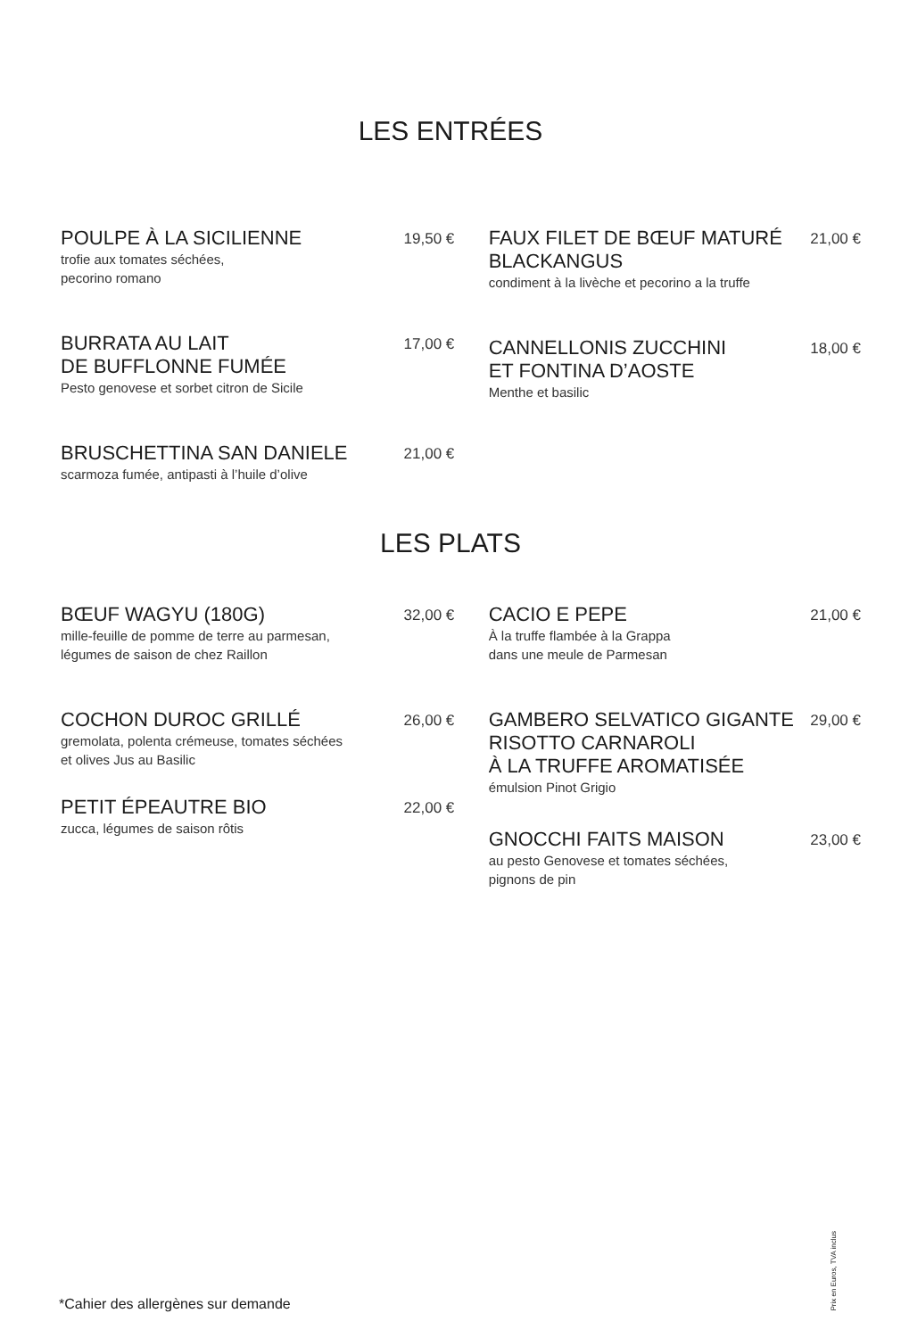LES ENTRÉES
POULPE À LA SICILIENNE
trofie aux tomates séchées,
pecorino romano
19,50 €
BURRATA AU LAIT
DE BUFFLONNE FUMÉE
Pesto genovese et sorbet citron de Sicile
17,00 €
BRUSCHETTINA SAN DANIELE
scarmoza fumée, antipasti à l’huile d’olive
21,00 €
FAUX FILET DE BŒUF MATURÉ
BLACKANGUS
condiment à la livèche et pecorino a la truffe
21,00 €
CANNELLONIS ZUCCHINI
ET FONTINA D’AOSTE
Menthe et basilic
18,00 €
LES PLATS
BŒUF WAGYU (180G)
mille-feuille de pomme de terre au parmesan,
légumes de saison de chez Raillon
32,00 €
COCHON DUROC GRILLÉ
gremolata, polenta crémeuse, tomates séchées
et olives Jus au Basilic
26,00 €
PETIT ÉPEAUTRE BIO
zucca, légumes de saison rôtis
22,00 €
CACIO E PEPE
À la truffe flambée à la Grappa
dans une meule de Parmesan
21,00 €
GAMBERO SELVATICO GIGANTE
RISOTTO CARNAROLI
À LA TRUFFE AROMATISÉE
émulsion Pinot Grigio
29,00 €
GNOCCHI FAITS MAISON
au pesto Genovese et tomates séchées,
pignons de pin
23,00 €
Prix en Euros, TVA inclus
*Cahier des allergènes sur demande